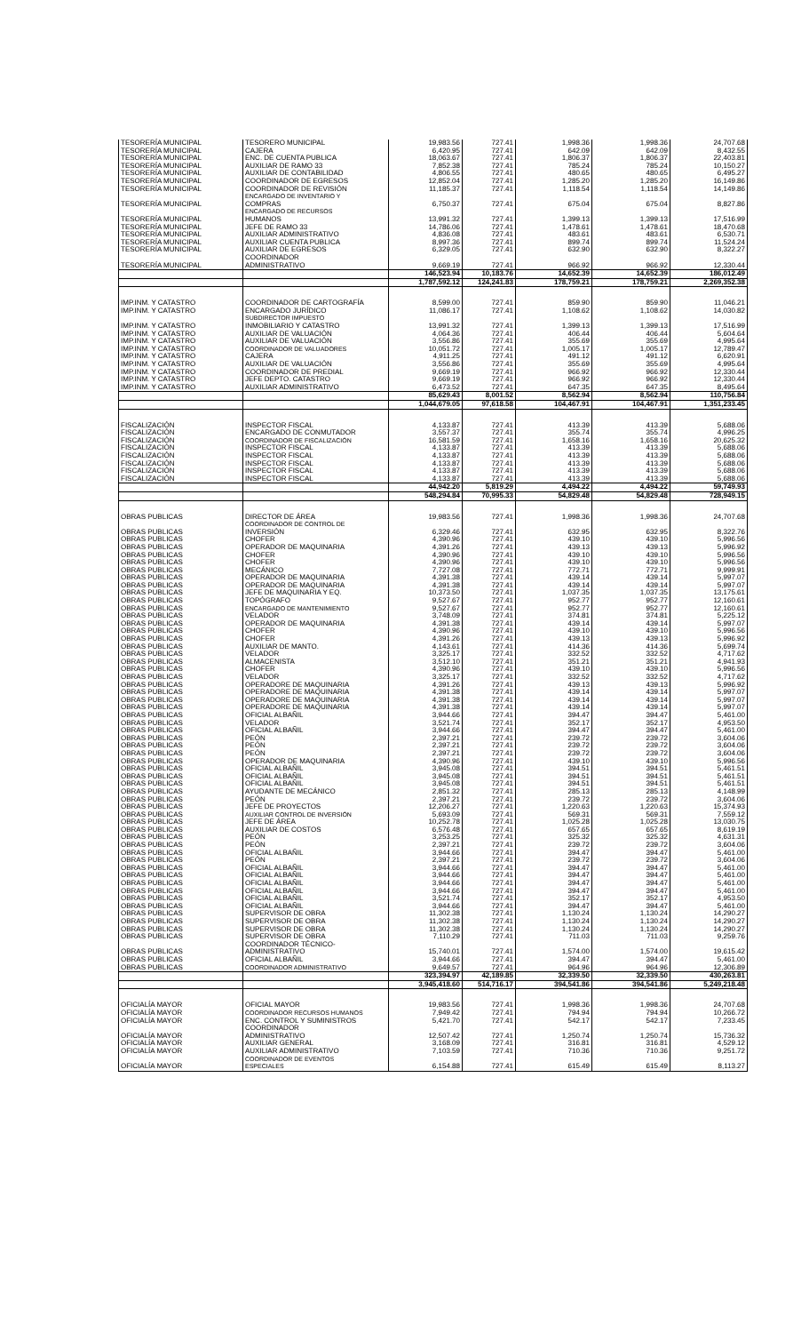| TESORERÍA MUNICIPAL | TESORERO MUNICIPAL | 19,983.56 | 727.41 | 1,998.36 | 1,998.36 | 24,707.68 |
| TESORERÍA MUNICIPAL | CAJERA | 6,420.95 | 727.41 | 642.09 | 642.09 | 8,432.55 |
| TESORERÍA MUNICIPAL | ENC. DE CUENTA PUBLICA | 18,063.67 | 727.41 | 1,806.37 | 1,806.37 | 22,403.81 |
| TESORERÍA MUNICIPAL | AUXILIAR DE RAMO 33 | 7,852.38 | 727.41 | 785.24 | 785.24 | 10,150.27 |
| TESORERÍA MUNICIPAL | AUXILIAR DE CONTABILIDAD | 4,806.55 | 727.41 | 480.65 | 480.65 | 6,495.27 |
| TESORERÍA MUNICIPAL | COORDINADOR DE EGRESOS | 12,852.04 | 727.41 | 1,285.20 | 1,285.20 | 16,149.86 |
| TESORERÍA MUNICIPAL | COORDINADOR DE REVISIÓN | 11,185.37 | 727.41 | 1,118.54 | 1,118.54 | 14,149.86 |
| TESORERÍA MUNICIPAL | ENCARGADO DE INVENTARIO Y COMPRAS | 6,750.37 | 727.41 | 675.04 | 675.04 | 8,827.86 |
| TESORERÍA MUNICIPAL | ENCARGADO DE RECURSOS HUMANOS | 13,991.32 | 727.41 | 1,399.13 | 1,399.13 | 17,516.99 |
| TESORERÍA MUNICIPAL | JEFE DE RAMO 33 | 14,786.06 | 727.41 | 1,478.61 | 1,478.61 | 18,470.68 |
| TESORERÍA MUNICIPAL | AUXILIAR ADMINISTRATIVO | 4,836.08 | 727.41 | 483.61 | 483.61 | 6,530.71 |
| TESORERÍA MUNICIPAL | AUXILIAR CUENTA PUBLICA | 8,997.36 | 727.41 | 899.74 | 899.74 | 11,524.24 |
| TESORERÍA MUNICIPAL | AUXILIAR DE EGRESOS | 6,329.05 | 727.41 | 632.90 | 632.90 | 8,322.27 |
| TESORERÍA MUNICIPAL | COORDINADOR ADMINISTRATIVO | 9,669.19 | 727.41 | 966.92 | 966.92 | 12,330.44 |
| | | 146,523.94 | 10,183.76 | 14,652.39 | 14,652.39 | 186,012.49 |
| | | 1,787,592.12 | 124,241.83 | 178,759.21 | 178,759.21 | 2,269,352.38 |
| IMP.INM. Y CATASTRO | COORDINADOR DE CARTOGRAFÍA | 8,599.00 | 727.41 | 859.90 | 859.90 | 11,046.21 |
| IMP.INM. Y CATASTRO | ENCARGADO JURÍDICO | 11,086.17 | 727.41 | 1,108.62 | 1,108.62 | 14,030.82 |
| IMP.INM. Y CATASTRO | SUBDIRECTOR IMPUESTO INMOBILIARIO Y CATASTRO | 13,991.32 | 727.41 | 1,399.13 | 1,399.13 | 17,516.99 |
| IMP.INM. Y CATASTRO | AUXILIAR DE VALUACIÓN | 4,064.36 | 727.41 | 406.44 | 406.44 | 5,604.64 |
| IMP.INM. Y CATASTRO | AUXILIAR DE VALUACIÓN | 3,556.86 | 727.41 | 355.69 | 355.69 | 4,995.64 |
| IMP.INM. Y CATASTRO | COORDINADOR DE VALUADORES | 10,051.72 | 727.41 | 1,005.17 | 1,005.17 | 12,789.47 |
| IMP.INM. Y CATASTRO | CAJERA | 4,911.25 | 727.41 | 491.12 | 491.12 | 6,620.91 |
| IMP.INM. Y CATASTRO | AUXILIAR DE VALUACIÓN | 3,556.86 | 727.41 | 355.69 | 355.69 | 4,995.64 |
| IMP.INM. Y CATASTRO | COORDINADOR DE PREDIAL | 9,669.19 | 727.41 | 966.92 | 966.92 | 12,330.44 |
| IMP.INM. Y CATASTRO | JEFE DEPTO. CATASTRO | 9,669.19 | 727.41 | 966.92 | 966.92 | 12,330.44 |
| IMP.INM. Y CATASTRO | AUXILIAR ADMINISTRATIVO | 6,473.52 | 727.41 | 647.35 | 647.35 | 8,495.64 |
| | | 85,629.43 | 8,001.52 | 8,562.94 | 8,562.94 | 110,756.84 |
| | | 1,044,679.05 | 97,618.58 | 104,467.91 | 104,467.91 | 1,351,233.45 |
| FISCALIZACIÓN | INSPECTOR FISCAL | 4,133.87 | 727.41 | 413.39 | 413.39 | 5,688.06 |
| FISCALIZACIÓN | ENCARGADO DE CONMUTADOR | 3,557.37 | 727.41 | 355.74 | 355.74 | 4,996.25 |
| FISCALIZACIÓN | COORDINADOR DE FISCALIZACIÓN | 16,581.59 | 727.41 | 1,658.16 | 1,658.16 | 20,625.32 |
| FISCALIZACIÓN | INSPECTOR FISCAL | 4,133.87 | 727.41 | 413.39 | 413.39 | 5,688.06 |
| FISCALIZACIÓN | INSPECTOR FISCAL | 4,133.87 | 727.41 | 413.39 | 413.39 | 5,688.06 |
| FISCALIZACIÓN | INSPECTOR FISCAL | 4,133.87 | 727.41 | 413.39 | 413.39 | 5,688.06 |
| FISCALIZACIÓN | INSPECTOR FISCAL | 4,133.87 | 727.41 | 413.39 | 413.39 | 5,688.06 |
| FISCALIZACIÓN | INSPECTOR FISCAL | 4,133.87 | 727.41 | 413.39 | 413.39 | 5,688.06 |
| | | 44,942.20 | 5,819.29 | 4,494.22 | 4,494.22 | 59,749.93 |
| | | 548,294.84 | 70,995.33 | 54,829.48 | 54,829.48 | 728,949.15 |
| OBRAS PUBLICAS | DIRECTOR DE ÁREA | 19,983.56 | 727.41 | 1,998.36 | 1,998.36 | 24,707.68 |
| OBRAS PUBLICAS | COORDINADOR DE CONTROL DE INVERSIÓN | 6,329.46 | 727.41 | 632.95 | 632.95 | 8,322.76 |
| OBRAS PUBLICAS | CHOFER | 4,390.96 | 727.41 | 439.10 | 439.10 | 5,996.56 |
| OBRAS PUBLICAS | OPERADOR DE MAQUINARIA | 4,391.26 | 727.41 | 439.13 | 439.13 | 5,996.92 |
| OBRAS PUBLICAS | CHOFER | 4,390.96 | 727.41 | 439.10 | 439.10 | 5,996.56 |
| OBRAS PUBLICAS | CHOFER | 4,390.96 | 727.41 | 439.10 | 439.10 | 5,996.56 |
| OBRAS PUBLICAS | MECÁNICO | 7,727.08 | 727.41 | 772.71 | 772.71 | 9,999.91 |
| OBRAS PUBLICAS | OPERADOR DE MAQUINARIA | 4,391.38 | 727.41 | 439.14 | 439.14 | 5,997.07 |
| OBRAS PUBLICAS | OPERADOR DE MAQUINARIA | 4,391.38 | 727.41 | 439.14 | 439.14 | 5,997.07 |
| OBRAS PUBLICAS | JEFE DE MAQUINARIA Y EQ. | 10,373.50 | 727.41 | 1,037.35 | 1,037.35 | 13,175.61 |
| OBRAS PUBLICAS | TOPÓGRAFO | 9,527.67 | 727.41 | 952.77 | 952.77 | 12,160.61 |
| OBRAS PUBLICAS | ENCARGADO DE MANTENIMIENTO | 9,527.67 | 727.41 | 952.77 | 952.77 | 12,160.61 |
| OBRAS PUBLICAS | VELADOR | 3,748.09 | 727.41 | 374.81 | 374.81 | 5,225.12 |
| OBRAS PUBLICAS | OPERADOR DE MAQUINARIA | 4,391.38 | 727.41 | 439.14 | 439.14 | 5,997.07 |
| OBRAS PUBLICAS | CHOFER | 4,390.96 | 727.41 | 439.10 | 439.10 | 5,996.56 |
| OBRAS PUBLICAS | CHOFER | 4,391.26 | 727.41 | 439.13 | 439.13 | 5,996.92 |
| OBRAS PUBLICAS | AUXILIAR DE MANTO. | 4,143.61 | 727.41 | 414.36 | 414.36 | 5,699.74 |
| OBRAS PUBLICAS | VELADOR | 3,325.17 | 727.41 | 332.52 | 332.52 | 4,717.62 |
| OBRAS PUBLICAS | ALMACENISTA | 3,512.10 | 727.41 | 351.21 | 351.21 | 4,941.93 |
| OBRAS PUBLICAS | CHOFER | 4,390.96 | 727.41 | 439.10 | 439.10 | 5,996.56 |
| OBRAS PUBLICAS | VELADOR | 3,325.17 | 727.41 | 332.52 | 332.52 | 4,717.62 |
| OBRAS PUBLICAS | OPERADORE DE MAQUINARIA | 4,391.26 | 727.41 | 439.13 | 439.13 | 5,996.92 |
| OBRAS PUBLICAS | OPERADORE DE MAQUINARIA | 4,391.38 | 727.41 | 439.14 | 439.14 | 5,997.07 |
| OBRAS PUBLICAS | OPERADORE DE MAQUINARIA | 4,391.38 | 727.41 | 439.14 | 439.14 | 5,997.07 |
| OBRAS PUBLICAS | OPERADORE DE MAQUINARIA | 4,391.38 | 727.41 | 439.14 | 439.14 | 5,997.07 |
| OBRAS PUBLICAS | OFICIAL ALBAÑIL | 3,944.66 | 727.41 | 394.47 | 394.47 | 5,461.00 |
| OBRAS PUBLICAS | VELADOR | 3,521.74 | 727.41 | 352.17 | 352.17 | 4,953.50 |
| OBRAS PUBLICAS | OFICIAL ALBAÑIL | 3,944.66 | 727.41 | 394.47 | 394.47 | 5,461.00 |
| OBRAS PUBLICAS | PEÓN | 2,397.21 | 727.41 | 239.72 | 239.72 | 3,604.06 |
| OBRAS PUBLICAS | PEÓN | 2,397.21 | 727.41 | 239.72 | 239.72 | 3,604.06 |
| OBRAS PUBLICAS | PEÓN | 2,397.21 | 727.41 | 239.72 | 239.72 | 3,604.06 |
| OBRAS PUBLICAS | OPERADOR DE MAQUINARIA | 4,390.96 | 727.41 | 439.10 | 439.10 | 5,996.56 |
| OBRAS PUBLICAS | OFICIAL ALBAÑIL | 3,945.08 | 727.41 | 394.51 | 394.51 | 5,461.51 |
| OBRAS PUBLICAS | OFICIAL ALBAÑIL | 3,945.08 | 727.41 | 394.51 | 394.51 | 5,461.51 |
| OBRAS PUBLICAS | OFICIAL ALBAÑIL | 3,945.08 | 727.41 | 394.51 | 394.51 | 5,461.51 |
| OBRAS PUBLICAS | AYUDANTE DE MECÁNICO | 2,851.32 | 727.41 | 285.13 | 285.13 | 4,148.99 |
| OBRAS PUBLICAS | PEÓN | 2,397.21 | 727.41 | 239.72 | 239.72 | 3,604.06 |
| OBRAS PUBLICAS | JEFE DE PROYECTOS | 12,206.27 | 727.41 | 1,220.63 | 1,220.63 | 15,374.93 |
| OBRAS PUBLICAS | AUXILIAR CONTROL DE INVERSIÓN | 5,693.09 | 727.41 | 569.31 | 569.31 | 7,559.12 |
| OBRAS PUBLICAS | JEFE DE ÁREA | 10,252.78 | 727.41 | 1,025.28 | 1,025.28 | 13,030.75 |
| OBRAS PUBLICAS | AUXILIAR DE COSTOS | 6,576.48 | 727.41 | 657.65 | 657.65 | 8,619.19 |
| OBRAS PUBLICAS | PEÓN | 3,253.25 | 727.41 | 325.32 | 325.32 | 4,631.31 |
| OBRAS PUBLICAS | PEÓN | 2,397.21 | 727.41 | 239.72 | 239.72 | 3,604.06 |
| OBRAS PUBLICAS | OFICIAL ALBAÑIL | 3,944.66 | 727.41 | 394.47 | 394.47 | 5,461.00 |
| OBRAS PUBLICAS | PEÓN | 2,397.21 | 727.41 | 239.72 | 239.72 | 3,604.06 |
| OBRAS PUBLICAS | OFICIAL ALBAÑIL | 3,944.66 | 727.41 | 394.47 | 394.47 | 5,461.00 |
| OBRAS PUBLICAS | OFICIAL ALBAÑIL | 3,944.66 | 727.41 | 394.47 | 394.47 | 5,461.00 |
| OBRAS PUBLICAS | OFICIAL ALBAÑIL | 3,944.66 | 727.41 | 394.47 | 394.47 | 5,461.00 |
| OBRAS PUBLICAS | OFICIAL ALBAÑIL | 3,944.66 | 727.41 | 394.47 | 394.47 | 5,461.00 |
| OBRAS PUBLICAS | OFICIAL ALBAÑIL | 3,521.74 | 727.41 | 352.17 | 352.17 | 4,953.50 |
| OBRAS PUBLICAS | OFICIAL ALBAÑIL | 3,944.66 | 727.41 | 394.47 | 394.47 | 5,461.00 |
| OBRAS PUBLICAS | SUPERVISOR DE OBRA | 11,302.38 | 727.41 | 1,130.24 | 1,130.24 | 14,290.27 |
| OBRAS PUBLICAS | SUPERVISOR DE OBRA | 11,302.38 | 727.41 | 1,130.24 | 1,130.24 | 14,290.27 |
| OBRAS PUBLICAS | SUPERVISOR DE OBRA | 11,302.38 | 727.41 | 1,130.24 | 1,130.24 | 14,290.27 |
| OBRAS PUBLICAS | SUPERVISOR DE OBRA | 7,110.29 | 727.41 | 711.03 | 711.03 | 9,259.76 |
| OBRAS PUBLICAS | COORDINADOR TÉCNICO- ADMINISTRATIVO | 15,740.01 | 727.41 | 1,574.00 | 1,574.00 | 19,615.42 |
| OBRAS PUBLICAS | OFICIAL ALBAÑIL | 3,944.66 | 727.41 | 394.47 | 394.47 | 5,461.00 |
| OBRAS PUBLICAS | COORDINADOR ADMINISTRATIVO | 9,649.57 | 727.41 | 964.96 | 964.96 | 12,306.89 |
| | | 323,394.97 | 42,189.85 | 32,339.50 | 32,339.50 | 430,263.81 |
| | | 3,945,418.60 | 514,716.17 | 394,541.86 | 394,541.86 | 5,249,218.48 |
| OFICIALÍA MAYOR | OFICIAL MAYOR | 19,983.56 | 727.41 | 1,998.36 | 1,998.36 | 24,707.68 |
| OFICIALÍA MAYOR | COORDINADOR RECURSOS HUMANOS | 7,949.42 | 727.41 | 794.94 | 794.94 | 10,266.72 |
| OFICIALÍA MAYOR | ENC. CONTROL Y SUMINISTROS | 5,421.70 | 727.41 | 542.17 | 542.17 | 7,233.45 |
| OFICIALÍA MAYOR | COORDINADOR ADMINISTRATIVO | 12,507.42 | 727.41 | 1,250.74 | 1,250.74 | 15,736.32 |
| OFICIALÍA MAYOR | AUXILIAR GENERAL | 3,168.09 | 727.41 | 316.81 | 316.81 | 4,529.12 |
| OFICIALÍA MAYOR | AUXILIAR ADMINISTRATIVO | 7,103.59 | 727.41 | 710.36 | 710.36 | 9,251.72 |
| OFICIALÍA MAYOR | COORDINADOR DE EVENTOS ESPECIALES | 6,154.88 | 727.41 | 615.49 | 615.49 | 8,113.27 |